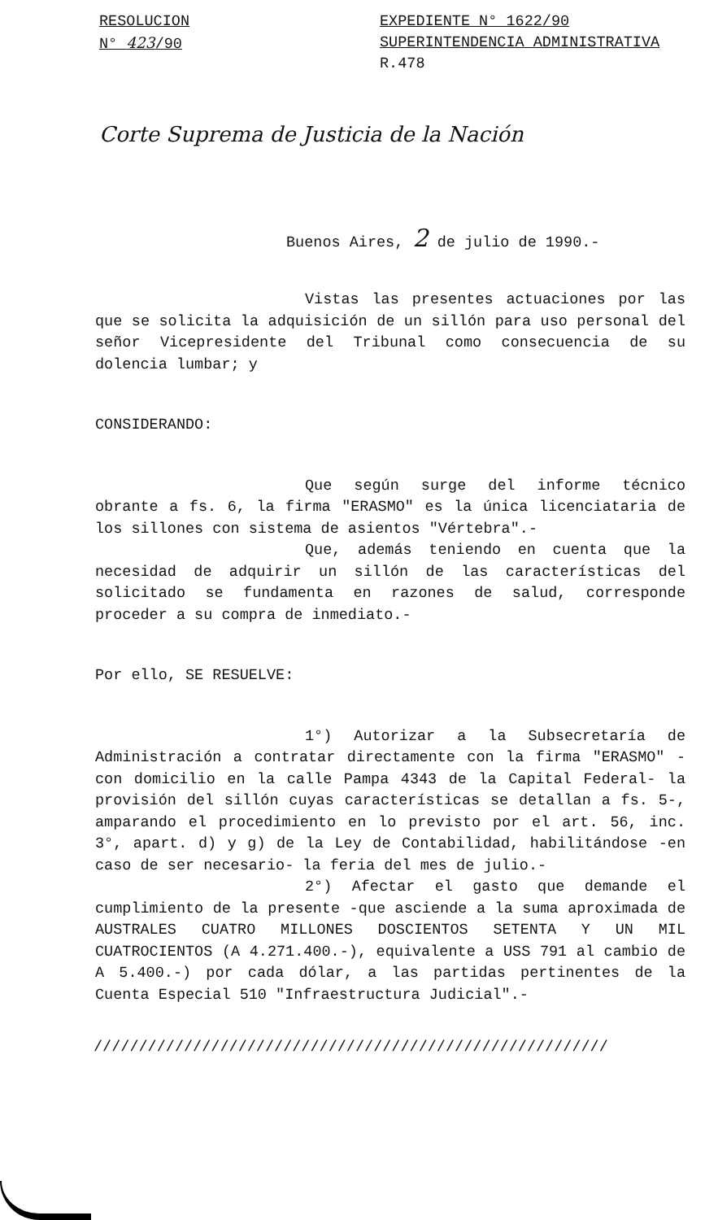RESOLUCION
N° 423/90
EXPEDIENTE N° 1622/90
SUPERINTENDENCIA ADMINISTRATIVA
R.478
Corte Suprema de Justicia de la Nación
Buenos Aires, 2 de julio de 1990.-
Vistas las presentes actuaciones por las que se solicita la adquisición de un sillón para uso personal del señor Vicepresidente del Tribunal como consecuencia de su dolencia lumbar; y
CONSIDERANDO:
Que según surge del informe técnico obrante a fs. 6, la firma "ERASMO" es la única licenciataria de los sillones con sistema de asientos "Vértebra".-
Que, además teniendo en cuenta que la necesidad de adquirir un sillón de las características del solicitado se fundamenta en razones de salud, corresponde proceder a su compra de inmediato.-
Por ello, SE RESUELVE:
1°) Autorizar a la Subsecretaría de Administración a contratar directamente con la firma "ERASMO" -con domicilio en la calle Pampa 4343 de la Capital Federal- la provisión del sillón cuyas características se detallan a fs. 5-, amparando el procedimiento en lo previsto por el art. 56, inc. 3°, apart. d) y g) de la Ley de Contabilidad, habilitándose -en caso de ser necesario- la feria del mes de julio.-
2°) Afectar el gasto que demande el cumplimiento de la presente -que asciende a la suma aproximada de AUSTRALES CUATRO MILLONES DOSCIENTOS SETENTA Y UN MIL CUATROCIENTOS (A 4.271.400.-), equivalente a USS 791 al cambio de A 5.400.-) por cada dólar, a las partidas pertinentes de la Cuenta Especial 510 "Infraestructura Judicial".-
/////////////////////////////////////////////////////////